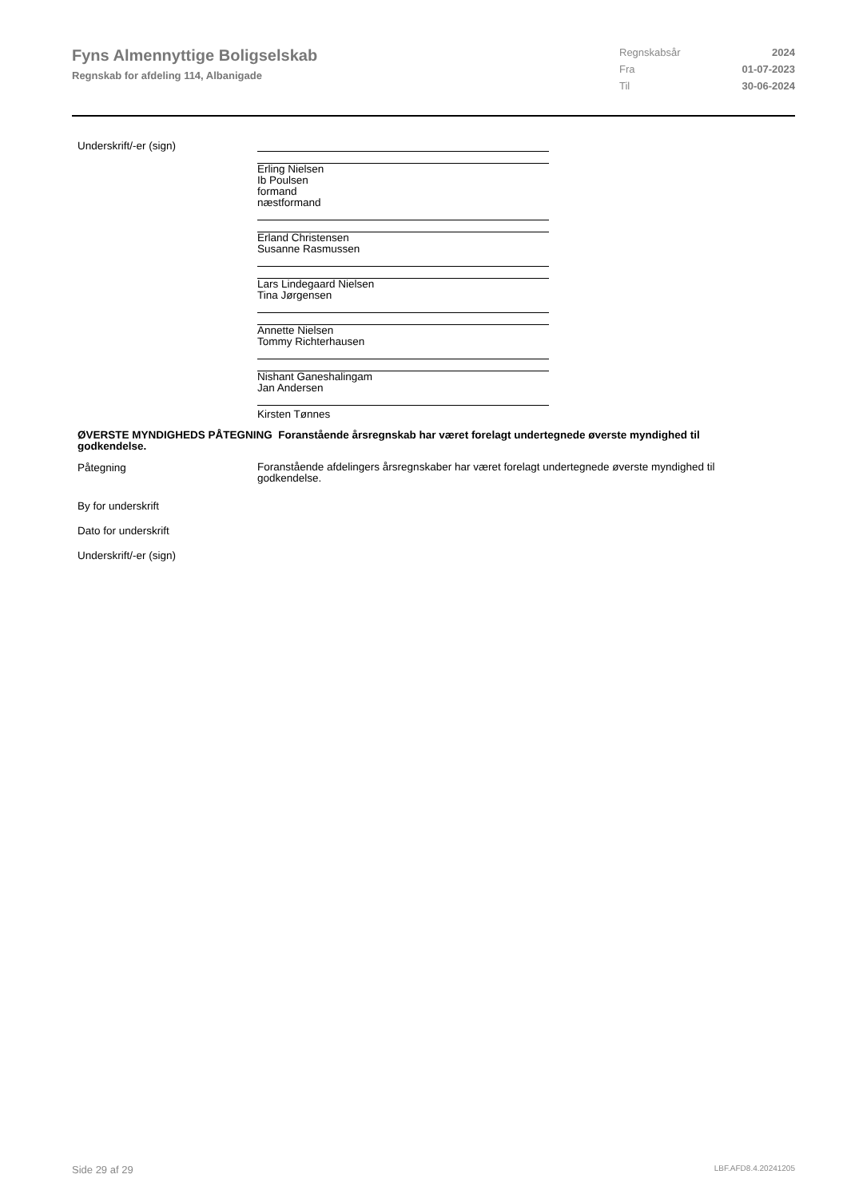Fyns Almennyttige Boligselskab
Regnskab for afdeling 114, Albanigade
Regnskabsår 2024
Fra 01-07-2023
Til 30-06-2024
Underskrift/-er (sign)
Erling Nielsen
Ib Poulsen
formand
næstformand
Erland Christensen
Susanne Rasmussen
Lars Lindegaard Nielsen
Tina Jørgensen
Annette Nielsen
Tommy Richterhausen
Nishant Ganeshalingam
Jan Andersen
Kirsten Tønnes
ØVERSTE MYNDIGHEDS PÅTEGNING Foranstående årsregnskab har været forelagt undertegnede øverste myndighed til godkendelse.
Påtegning
Foranstående afdelingers årsregnskaber har været forelagt undertegnede øverste myndighed til godkendelse.
By for underskrift
Dato for underskrift
Underskrift/-er (sign)
Side 29 af 29 LBF.AFD8.4.20241205